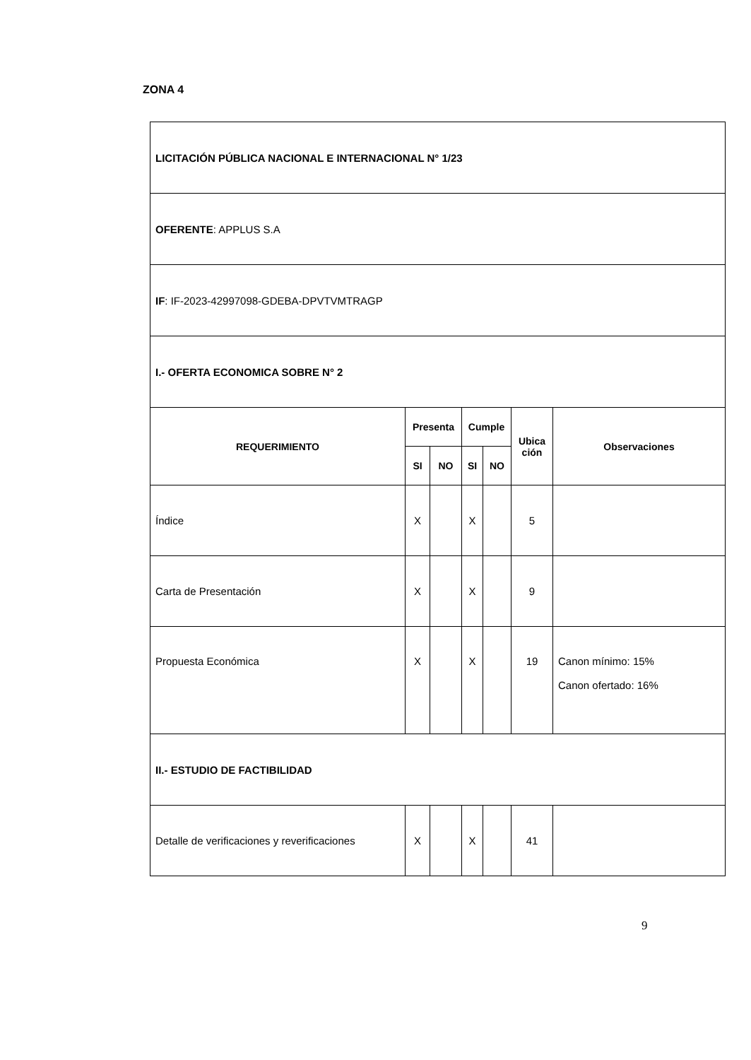ZONA 4
| LICITACIÓN PÚBLICA NACIONAL E INTERNACIONAL N° 1/23 | | | | | | |
| OFERENTE : APPLUS S.A | | | | | | |
| IF : IF-2023-42997098-GDEBA-DPVTVMTRAGP | | | | | | |
| I.- OFERTA ECONOMICA SOBRE N° 2 | | | | | | |
| REQUERIMIENTO | Presenta | | Cumple | | Ubica ción | Observaciones |
| | SI | NO | SI | NO | | |
| Índice | X | | X | | 5 | |
| Carta de Presentación | X | | X | | 9 | |
| Propuesta Económica | X | | X | | 19 | Canon mínimo: 15% Canon ofertado: 16% |
| II.- ESTUDIO DE FACTIBILIDAD | | | | | | |
| Detalle de verificaciones y reverificaciones | X | | X | | 41 | |
9